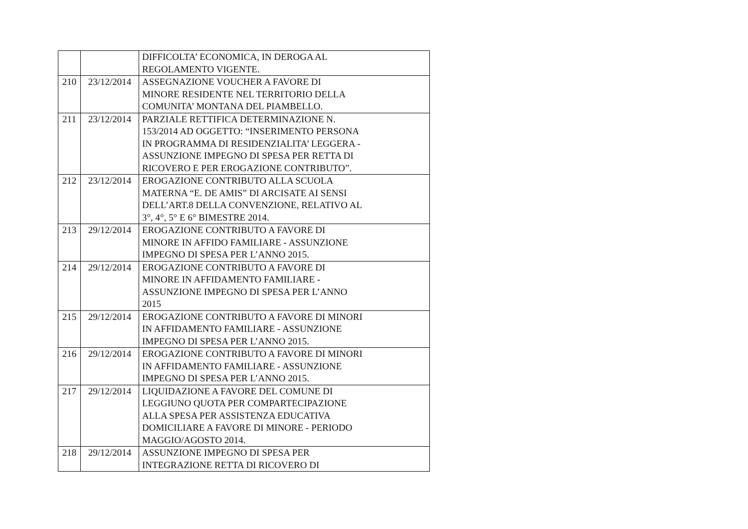| | | DIFFICOLTA’ ECONOMICA, IN DEROGA AL REGOLAMENTO VIGENTE. |
| 210 | 23/12/2014 | ASSEGNAZIONE VOUCHER A FAVORE DI MINORE RESIDENTE NEL TERRITORIO DELLA COMUNITA’ MONTANA DEL PIAMBELLO. |
| 211 | 23/12/2014 | PARZIALE RETTIFICA DETERMINAZIONE N. 153/2014 AD OGGETTO: “INSERIMENTO PERSONA IN PROGRAMMA DI RESIDENZIALITA’ LEGGERA - ASSUNZIONE IMPEGNO DI SPESA PER RETTA DI RICOVERO E PER EROGAZIONE CONTRIBUTO”. |
| 212 | 23/12/2014 | EROGAZIONE CONTRIBUTO ALLA SCUOLA MATERNA “E. DE AMIS” DI ARCISATE AI SENSI DELL’ART.8 DELLA CONVENZIONE, RELATIVO AL 3°, 4°, 5° E 6° BIMESTRE 2014. |
| 213 | 29/12/2014 | EROGAZIONE CONTRIBUTO A FAVORE DI MINORE IN AFFIDO FAMILIARE - ASSUNZIONE IMPEGNO DI SPESA PER L’ANNO 2015. |
| 214 | 29/12/2014 | EROGAZIONE CONTRIBUTO A FAVORE DI MINORE IN AFFIDAMENTO FAMILIARE - ASSUNZIONE IMPEGNO DI SPESA PER L’ANNO 2015 |
| 215 | 29/12/2014 | EROGAZIONE CONTRIBUTO A FAVORE DI MINORI IN AFFIDAMENTO FAMILIARE - ASSUNZIONE IMPEGNO DI SPESA PER L’ANNO 2015. |
| 216 | 29/12/2014 | EROGAZIONE CONTRIBUTO A FAVORE DI MINORI IN AFFIDAMENTO FAMILIARE - ASSUNZIONE IMPEGNO DI SPESA PER L’ANNO 2015. |
| 217 | 29/12/2014 | LIQUIDAZIONE A FAVORE DEL COMUNE DI LEGGIUNO QUOTA PER COMPARTECIPAZIONE ALLA SPESA PER ASSISTENZA EDUCATIVA DOMICILIARE A FAVORE DI MINORE - PERIODO MAGGIO/AGOSTO 2014. |
| 218 | 29/12/2014 | ASSUNZIONE IMPEGNO DI SPESA PER INTEGRAZIONE RETTA DI RICOVERO DI |